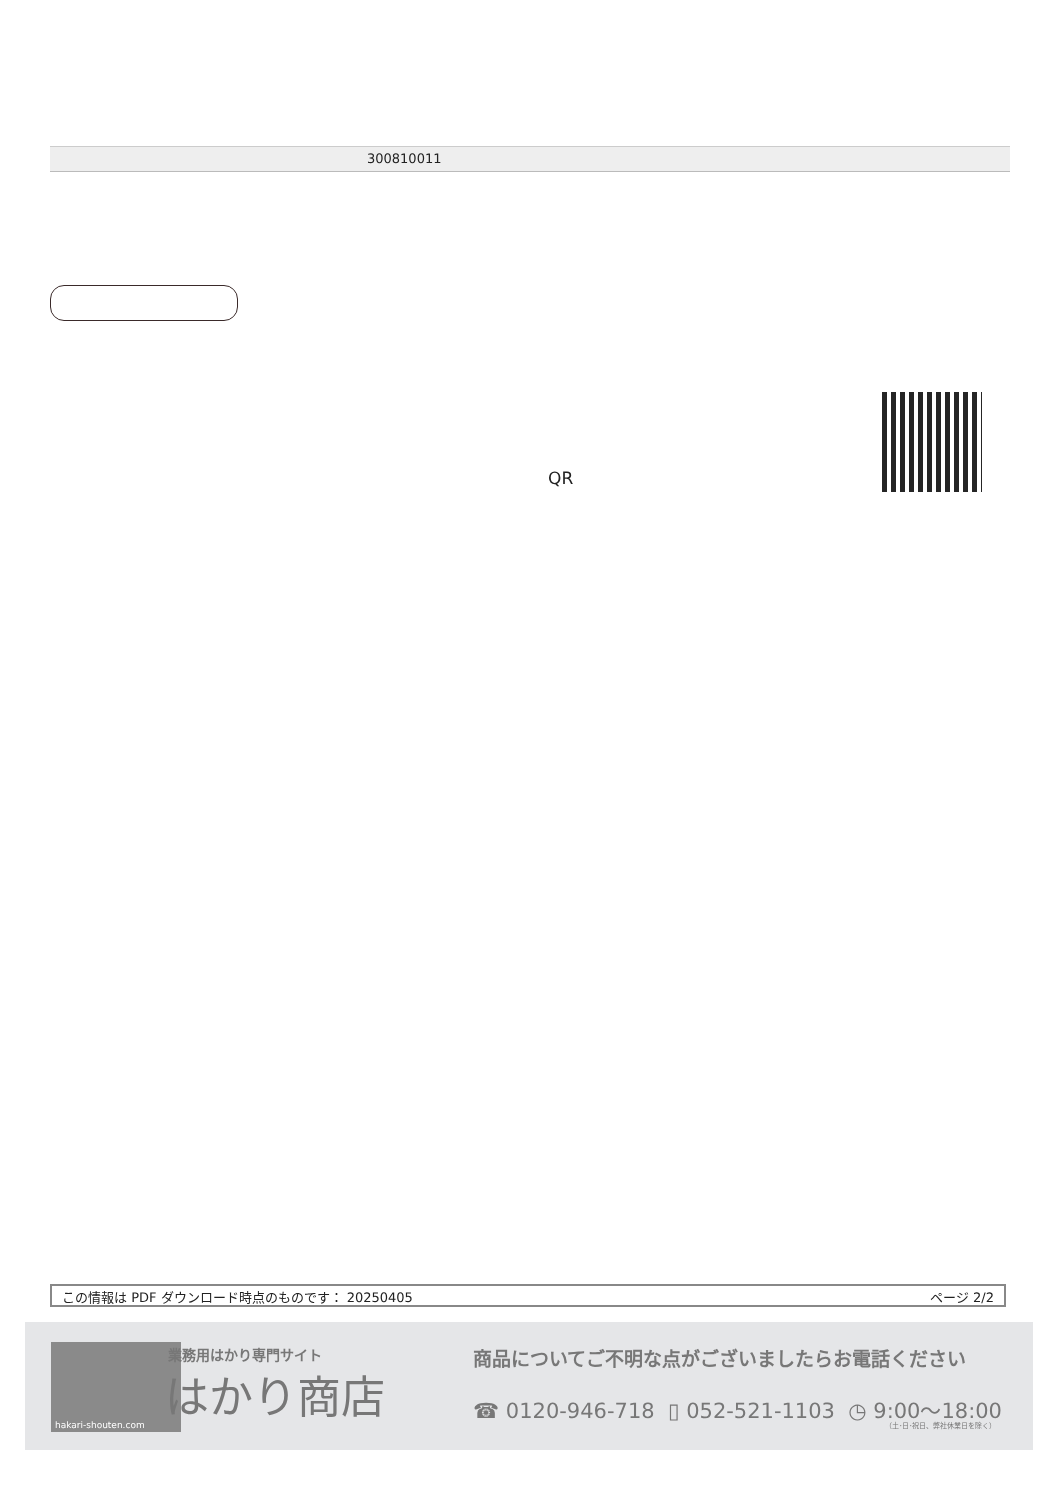300810011
QR
この情報は PDF ダウンロード時点のものです： 20250405 ページ 2/2
hakari-shouten.com 業務用はかり専門サイト
はかり商店
商品についてご不明な点がございましたらお電話ください
☎ 0120-946-718 ▯ 052-521-1103 ◷ 9:00〜18:00
（土･日･祝日、弊社休業日を除く）